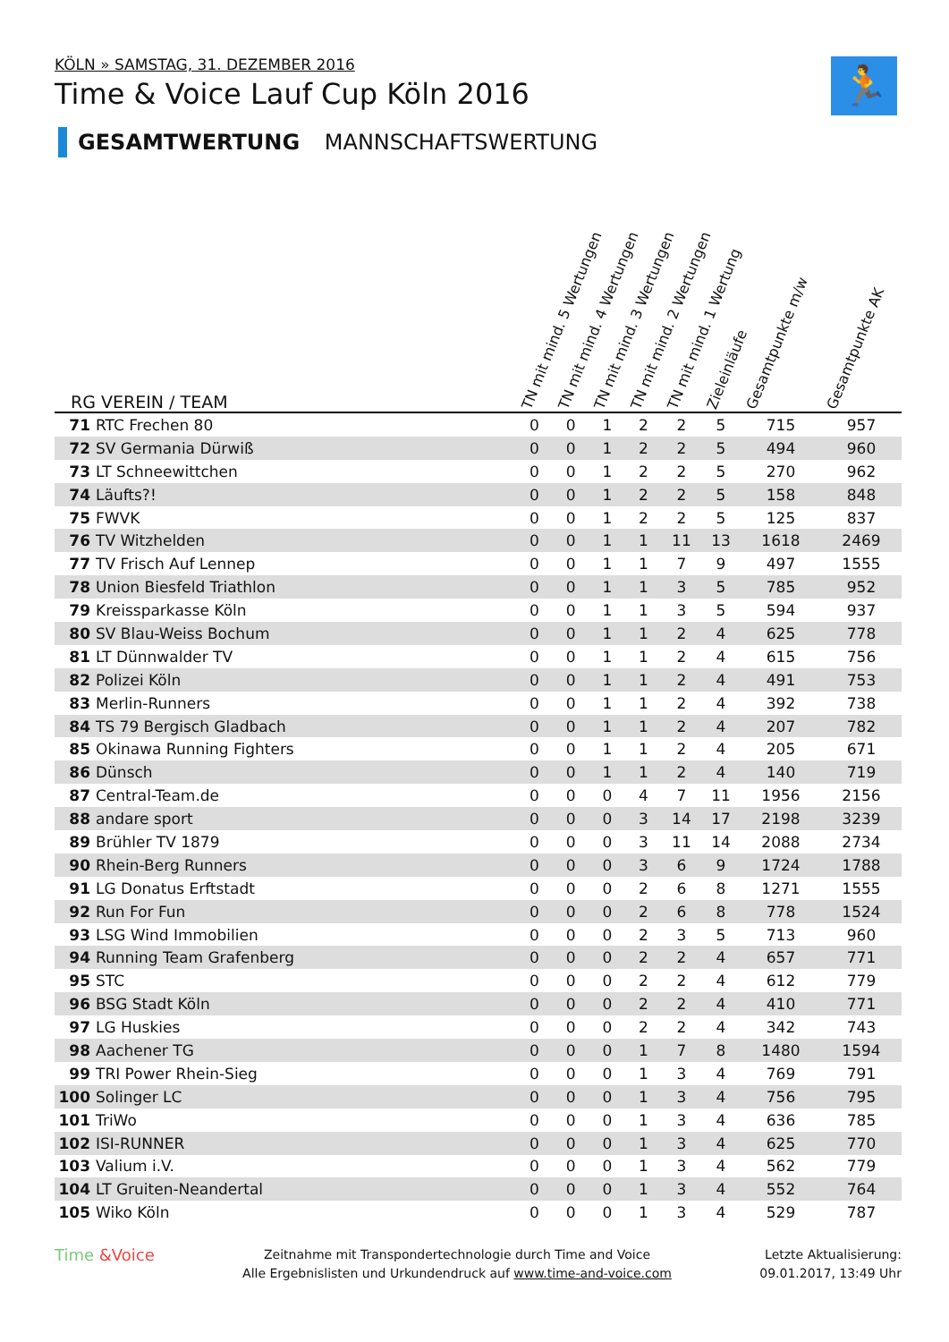KÖLN » SAMSTAG, 31. DEZEMBER 2016
Time & Voice Lauf Cup Köln 2016
GESAMTWERTUNG MANNSCHAFTSWERTUNG
🏃
| RG | VEREIN / TEAM | TN mit mind. 5 Wertungen | TN mit mind. 4 Wertungen | TN mit mind. 3 Wertungen | TN mit mind. 2 Wertungen | TN mit mind. 1 Wertung | Zieleinläufe | Gesamtpunkte m/w | Gesamtpunkte AK |
| --- | --- | --- | --- | --- | --- | --- | --- | --- | --- |
| 71 | RTC Frechen 80 | 0 | 0 | 1 | 2 | 2 | 5 | 715 | 957 |
| 72 | SV Germania Dürwiß | 0 | 0 | 1 | 2 | 2 | 5 | 494 | 960 |
| 73 | LT Schneewittchen | 0 | 0 | 1 | 2 | 2 | 5 | 270 | 962 |
| 74 | Läufts?! | 0 | 0 | 1 | 2 | 2 | 5 | 158 | 848 |
| 75 | FWVK | 0 | 0 | 1 | 2 | 2 | 5 | 125 | 837 |
| 76 | TV Witzhelden | 0 | 0 | 1 | 1 | 11 | 13 | 1618 | 2469 |
| 77 | TV Frisch Auf Lennep | 0 | 0 | 1 | 1 | 7 | 9 | 497 | 1555 |
| 78 | Union Biesfeld Triathlon | 0 | 0 | 1 | 1 | 3 | 5 | 785 | 952 |
| 79 | Kreissparkasse Köln | 0 | 0 | 1 | 1 | 3 | 5 | 594 | 937 |
| 80 | SV Blau-Weiss Bochum | 0 | 0 | 1 | 1 | 2 | 4 | 625 | 778 |
| 81 | LT Dünnwalder TV | 0 | 0 | 1 | 1 | 2 | 4 | 615 | 756 |
| 82 | Polizei Köln | 0 | 0 | 1 | 1 | 2 | 4 | 491 | 753 |
| 83 | Merlin-Runners | 0 | 0 | 1 | 1 | 2 | 4 | 392 | 738 |
| 84 | TS 79 Bergisch Gladbach | 0 | 0 | 1 | 1 | 2 | 4 | 207 | 782 |
| 85 | Okinawa Running Fighters | 0 | 0 | 1 | 1 | 2 | 4 | 205 | 671 |
| 86 | Dünsch | 0 | 0 | 1 | 1 | 2 | 4 | 140 | 719 |
| 87 | Central-Team.de | 0 | 0 | 0 | 4 | 7 | 11 | 1956 | 2156 |
| 88 | andare sport | 0 | 0 | 0 | 3 | 14 | 17 | 2198 | 3239 |
| 89 | Brühler TV 1879 | 0 | 0 | 0 | 3 | 11 | 14 | 2088 | 2734 |
| 90 | Rhein-Berg Runners | 0 | 0 | 0 | 3 | 6 | 9 | 1724 | 1788 |
| 91 | LG Donatus Erftstadt | 0 | 0 | 0 | 2 | 6 | 8 | 1271 | 1555 |
| 92 | Run For Fun | 0 | 0 | 0 | 2 | 6 | 8 | 778 | 1524 |
| 93 | LSG Wind Immobilien | 0 | 0 | 0 | 2 | 3 | 5 | 713 | 960 |
| 94 | Running Team Grafenberg | 0 | 0 | 0 | 2 | 2 | 4 | 657 | 771 |
| 95 | STC | 0 | 0 | 0 | 2 | 2 | 4 | 612 | 779 |
| 96 | BSG Stadt Köln | 0 | 0 | 0 | 2 | 2 | 4 | 410 | 771 |
| 97 | LG Huskies | 0 | 0 | 0 | 2 | 2 | 4 | 342 | 743 |
| 98 | Aachener TG | 0 | 0 | 0 | 1 | 7 | 8 | 1480 | 1594 |
| 99 | TRI Power Rhein-Sieg | 0 | 0 | 0 | 1 | 3 | 4 | 769 | 791 |
| 100 | Solinger LC | 0 | 0 | 0 | 1 | 3 | 4 | 756 | 795 |
| 101 | TriWo | 0 | 0 | 0 | 1 | 3 | 4 | 636 | 785 |
| 102 | ISI-RUNNER | 0 | 0 | 0 | 1 | 3 | 4 | 625 | 770 |
| 103 | Valium i.V. | 0 | 0 | 0 | 1 | 3 | 4 | 562 | 779 |
| 104 | LT Gruiten-Neandertal | 0 | 0 | 0 | 1 | 3 | 4 | 552 | 764 |
| 105 | Wiko Köln | 0 | 0 | 0 | 1 | 3 | 4 | 529 | 787 |
Time &Voice
Zeitnahme mit Transpondertechnologie durch Time and Voice
Alle Ergebnislisten und Urkundendruck auf www.time-and-voice.com
Letzte Aktualisierung:
09.01.2017, 13:49 Uhr